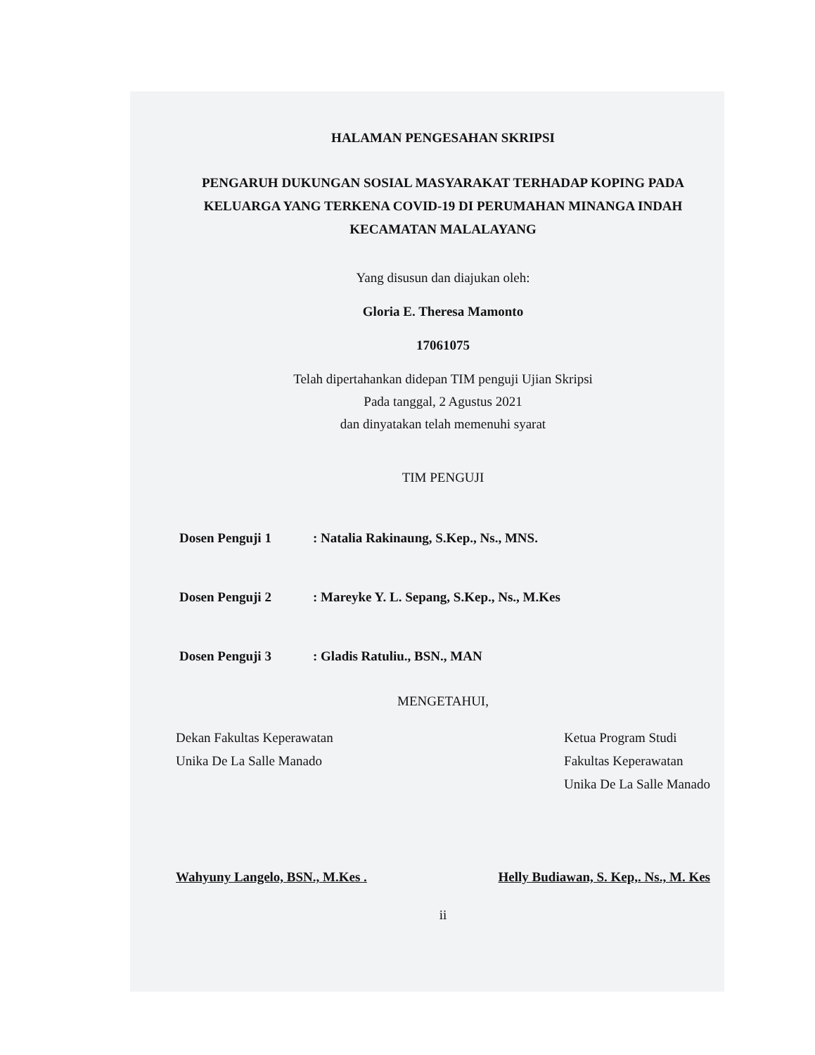HALAMAN PENGESAHAN SKRIPSI
PENGARUH DUKUNGAN SOSIAL MASYARAKAT TERHADAP KOPING PADA KELUARGA YANG TERKENA COVID-19 DI PERUMAHAN MINANGA INDAH KECAMATAN MALALAYANG
Yang disusun dan diajukan oleh:
Gloria E. Theresa Mamonto
17061075
Telah dipertahankan didepan TIM penguji Ujian Skripsi
Pada tanggal, 2 Agustus 2021
dan dinyatakan telah memenuhi syarat
TIM PENGUJI
Dosen Penguji 1: Natalia Rakinaung, S.Kep., Ns., MNS.
Dosen Penguji 2: Mareyke Y. L. Sepang, S.Kep., Ns., M.Kes
Dosen Penguji 3: Gladis Ratuliu., BSN., MAN
MENGETAHUI,
Dekan Fakultas Keperawatan
Unika De La Salle Manado
Ketua Program Studi
Fakultas Keperawatan
Unika De La Salle Manado
Wahyuny Langelo, BSN., M.Kes . Helly Budiawan, S. Kep,. Ns., M. Kes
ii